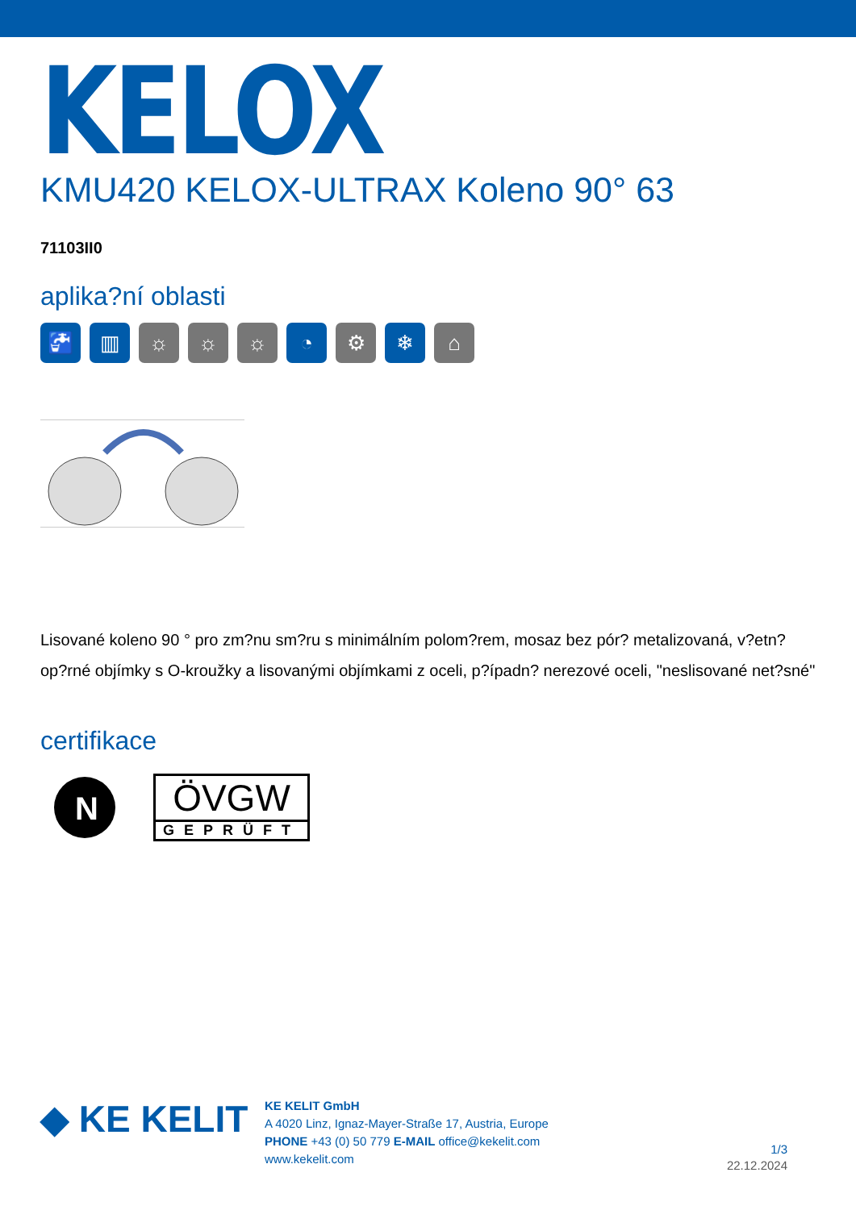KELOX
KMU420 KELOX-ULTRAX Koleno 90° 63
71103II0
aplika?ní oblasti
🚰 ▥ ☼ ☼ ☼ ◔ ⚙ ❄ ⌂
Lisované koleno 90 ° pro zm?nu sm?ru s minimálním polom?rem, mosaz bez pór? metalizovaná, v?etn? op?rné objímky s O-kroužky a lisovanými objímkami z oceli, p?ípadn? nerezové oceli, "neslisované net?sné"
certifikace
N
ÖVGW
GEPRÜFT
◆ KE KELIT
KE KELIT GmbH
A 4020 Linz, Ignaz-Mayer-Straße 17, Austria, Europe
PHONE +43 (0) 50 779 E-MAIL office@kekelit.com
www.kekelit.com
1/3
22.12.2024